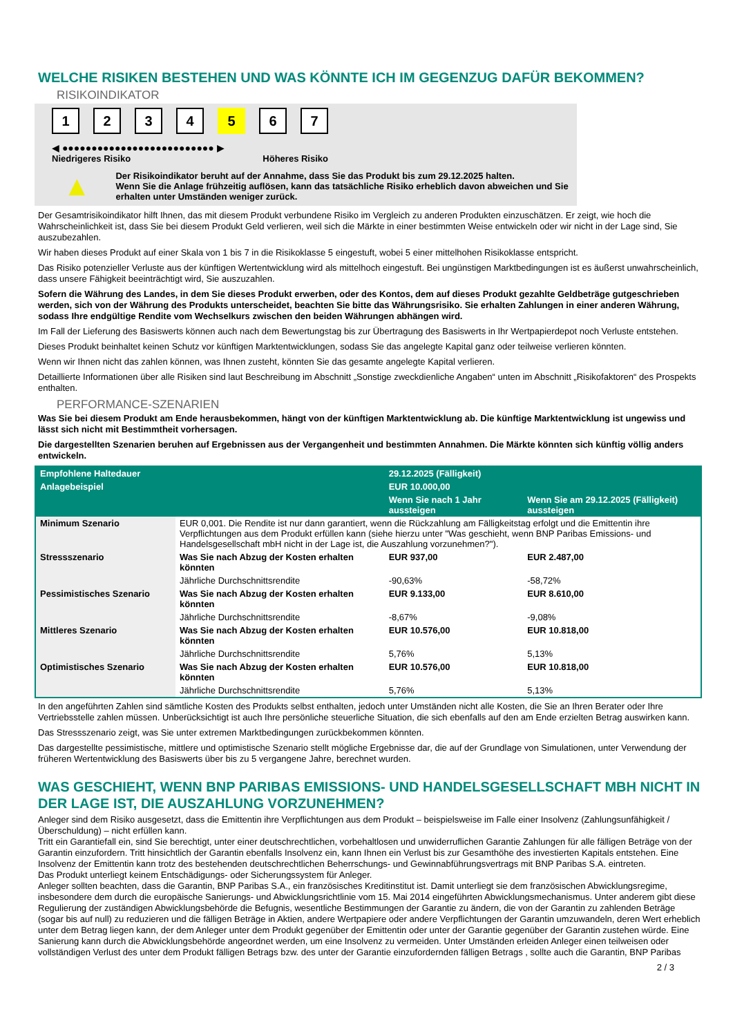WELCHE RISIKEN BESTEHEN UND WAS KÖNNTE ICH IM GEGENZUG DAFÜR BEKOMMEN?
RISIKOINDIKATOR
1234567
◀ ●●●●●●●●●●●●●●●●●●●●●●●●●● ▶
Niedrigeres Risiko Höheres Risiko
▲
Der Risikoindikator beruht auf der Annahme, dass Sie das Produkt bis zum 29.12.2025 halten.
Wenn Sie die Anlage frühzeitig auflösen, kann das tatsächliche Risiko erheblich davon abweichen und Sie erhalten unter Umständen weniger zurück.
Der Gesamtrisikoindikator hilft Ihnen, das mit diesem Produkt verbundene Risiko im Vergleich zu anderen Produkten einzuschätzen. Er zeigt, wie hoch die Wahrscheinlichkeit ist, dass Sie bei diesem Produkt Geld verlieren, weil sich die Märkte in einer bestimmten Weise entwickeln oder wir nicht in der Lage sind, Sie auszubezahlen.
Wir haben dieses Produkt auf einer Skala von 1 bis 7 in die Risikoklasse 5 eingestuft, wobei 5 einer mittelhohen Risikoklasse entspricht.
Das Risiko potenzieller Verluste aus der künftigen Wertentwicklung wird als mittelhoch eingestuft. Bei ungünstigen Marktbedingungen ist es äußerst unwahrscheinlich, dass unsere Fähigkeit beeinträchtigt wird, Sie auszuzahlen.
Sofern die Währung des Landes, in dem Sie dieses Produkt erwerben, oder des Kontos, dem auf dieses Produkt gezahlte Geldbeträge gutgeschrieben werden, sich von der Währung des Produkts unterscheidet, beachten Sie bitte das Währungsrisiko. Sie erhalten Zahlungen in einer anderen Währung, sodass Ihre endgültige Rendite vom Wechselkurs zwischen den beiden Währungen abhängen wird.
Im Fall der Lieferung des Basiswerts können auch nach dem Bewertungstag bis zur Übertragung des Basiswerts in Ihr Wertpapierdepot noch Verluste entstehen.
Dieses Produkt beinhaltet keinen Schutz vor künftigen Marktentwicklungen, sodass Sie das angelegte Kapital ganz oder teilweise verlieren könnten.
Wenn wir Ihnen nicht das zahlen können, was Ihnen zusteht, könnten Sie das gesamte angelegte Kapital verlieren.
Detaillierte Informationen über alle Risiken sind laut Beschreibung im Abschnitt „Sonstige zweckdienliche Angaben“ unten im Abschnitt „Risikofaktoren“ des Prospekts enthalten.
PERFORMANCE-SZENARIEN
Was Sie bei diesem Produkt am Ende herausbekommen, hängt von der künftigen Marktentwicklung ab. Die künftige Marktentwicklung ist ungewiss und lässt sich nicht mit Bestimmtheit vorhersagen.
Die dargestellten Szenarien beruhen auf Ergebnissen aus der Vergangenheit und bestimmten Annahmen. Die Märkte könnten sich künftig völlig anders entwickeln.
| Empfohlene Haltedauer | | 29.12.2025 (Fälligkeit) | |
| --- | --- | --- | --- |
| Anlagebeispiel | | EUR 10.000,00 | |
| | | Wenn Sie nach 1 Jahr aussteigen | Wenn Sie am 29.12.2025 (Fälligkeit) aussteigen |
| Minimum Szenario | EUR 0,001. Die Rendite ist nur dann garantiert, wenn die Rückzahlung am Fälligkeitstag erfolgt und die Emittentin ihre Verpflichtungen aus dem Produkt erfüllen kann (siehe hierzu unter "Was geschieht, wenn BNP Paribas Emissions- und Handelsgesellschaft mbH nicht in der Lage ist, die Auszahlung vorzunehmen?"). | | |
| Stressszenario | Was Sie nach Abzug der Kosten erhalten könnten | EUR 937,00 | EUR 2.487,00 |
| | Jährliche Durchschnittsrendite | -90,63% | -58,72% |
| Pessimistisches Szenario | Was Sie nach Abzug der Kosten erhalten könnten | EUR 9.133,00 | EUR 8.610,00 |
| | Jährliche Durchschnittsrendite | -8,67% | -9,08% |
| Mittleres Szenario | Was Sie nach Abzug der Kosten erhalten könnten | EUR 10.576,00 | EUR 10.818,00 |
| | Jährliche Durchschnittsrendite | 5,76% | 5,13% |
| Optimistisches Szenario | Was Sie nach Abzug der Kosten erhalten könnten | EUR 10.576,00 | EUR 10.818,00 |
| | Jährliche Durchschnittsrendite | 5,76% | 5,13% |
In den angeführten Zahlen sind sämtliche Kosten des Produkts selbst enthalten, jedoch unter Umständen nicht alle Kosten, die Sie an Ihren Berater oder Ihre Vertriebsstelle zahlen müssen. Unberücksichtigt ist auch Ihre persönliche steuerliche Situation, die sich ebenfalls auf den am Ende erzielten Betrag auswirken kann.
Das Stressszenario zeigt, was Sie unter extremen Marktbedingungen zurückbekommen könnten.
Das dargestellte pessimistische, mittlere und optimistische Szenario stellt mögliche Ergebnisse dar, die auf der Grundlage von Simulationen, unter Verwendung der früheren Wertentwicklung des Basiswerts über bis zu 5 vergangene Jahre, berechnet wurden.
WAS GESCHIEHT, WENN BNP PARIBAS EMISSIONS- UND HANDELSGESELLSCHAFT MBH NICHT IN DER LAGE IST, DIE AUSZAHLUNG VORZUNEHMEN?
Anleger sind dem Risiko ausgesetzt, dass die Emittentin ihre Verpflichtungen aus dem Produkt – beispielsweise im Falle einer Insolvenz (Zahlungsunfähigkeit / Überschuldung) – nicht erfüllen kann.
Tritt ein Garantiefall ein, sind Sie berechtigt, unter einer deutschrechtlichen, vorbehaltlosen und unwiderruflichen Garantie Zahlungen für alle fälligen Beträge von der Garantin einzufordern. Tritt hinsichtlich der Garantin ebenfalls Insolvenz ein, kann Ihnen ein Verlust bis zur Gesamthöhe des investierten Kapitals entstehen. Eine Insolvenz der Emittentin kann trotz des bestehenden deutschrechtlichen Beherrschungs- und Gewinnabführungsvertrags mit BNP Paribas S.A. eintreten.
Das Produkt unterliegt keinem Entschädigungs- oder Sicherungssystem für Anleger.
Anleger sollten beachten, dass die Garantin, BNP Paribas S.A., ein französisches Kreditinstitut ist. Damit unterliegt sie dem französischen Abwicklungsregime, insbesondere dem durch die europäische Sanierungs- und Abwicklungsrichtlinie vom 15. Mai 2014 eingeführten Abwicklungsmechanismus. Unter anderem gibt diese Regulierung der zuständigen Abwicklungsbehörde die Befugnis, wesentliche Bestimmungen der Garantie zu ändern, die von der Garantin zu zahlenden Beträge (sogar bis auf null) zu reduzieren und die fälligen Beträge in Aktien, andere Wertpapiere oder andere Verpflichtungen der Garantin umzuwandeln, deren Wert erheblich unter dem Betrag liegen kann, der dem Anleger unter dem Produkt gegenüber der Emittentin oder unter der Garantie gegenüber der Garantin zustehen würde. Eine Sanierung kann durch die Abwicklungsbehörde angeordnet werden, um eine Insolvenz zu vermeiden. Unter Umständen erleiden Anleger einen teilweisen oder vollständigen Verlust des unter dem Produkt fälligen Betrags bzw. des unter der Garantie einzufordernden fälligen Betrags , sollte auch die Garantin, BNP Paribas
2 / 3